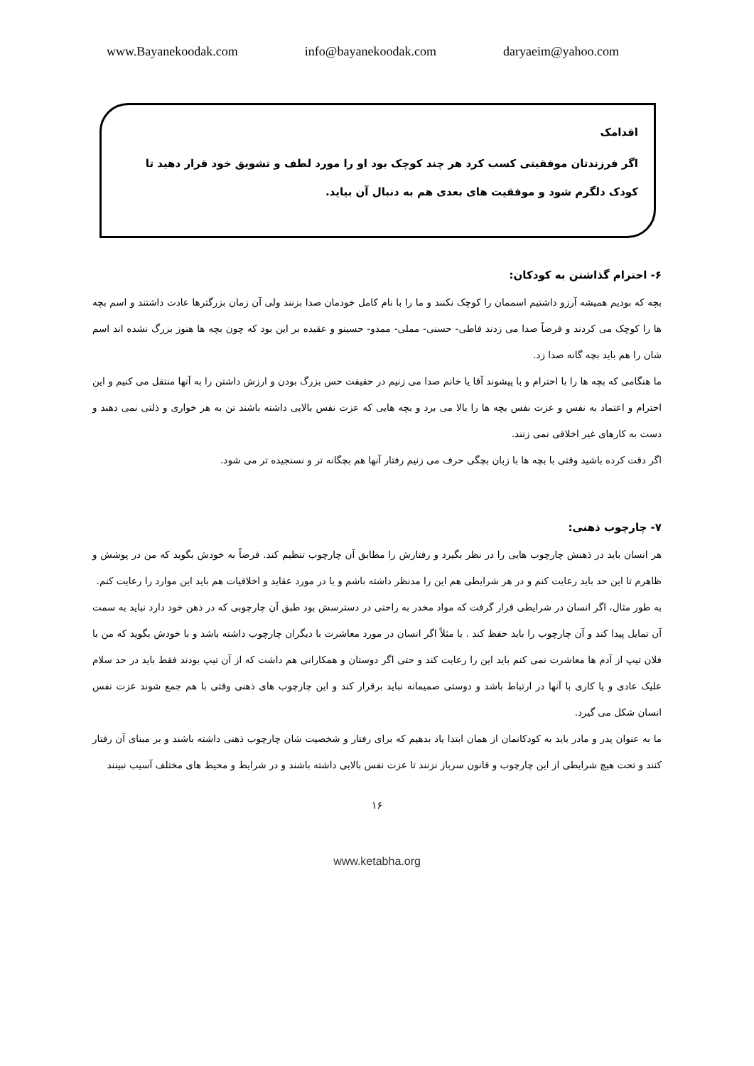www.Bayanekoodak.com info@bayanekoodak.com daryaeim@yahoo.com
اقدامک
اگر فرزندتان موفقیتی کسب کرد هر چند کوچک بود او را مورد لطف و تشویق خود قرار دهید تا کودک دلگرم شود و موفقیت های بعدی هم به دنبال آن بیاید.
۶- احترام گذاشتن به کودکان:
بچه که بودیم همیشه آرزو داشتیم اسممان را کوچک نکنند و ما را با نام کامل خودمان صدا بزنند ولی آن زمان بزرگترها عادت داشتند و اسم بچه ها را کوچک می کردند و فرضاً صدا می زدند فاطی- حسنی- مملی- ممدو- حسینو و عقیده بر این بود که چون بچه ها هنوز بزرگ نشده اند اسم شان را هم باید بچه گانه صدا زد.
ما هنگامی که بچه ها را با احترام و با پیشوند آقا یا خانم صدا می زنیم در حقیقت حس بزرگ بودن و ارزش داشتن را به آنها منتقل می کنیم و این احترام و اعتماد به نفس و عزت نفس بچه ها را بالا می برد و بچه هایی که عزت نفس بالایی داشته باشند تن به هر خواری و ذلتی نمی دهند و دست به کارهای غیر اخلاقی نمی زنند.
اگر دقت کرده باشید وقتی با بچه ها با زبان بچگی حرف می زنیم رفتار آنها هم بچگانه تر و نسنجیده تر می شود.
۷- چارچوب ذهنی:
هر انسان باید در ذهنش چارچوب هایی را در نظر بگیرد و رفتارش را مطابق آن چارچوب تنظیم کند. فرضاً به خودش بگوید که من در پوشش و ظاهرم تا این حد باید رعایت کنم و در هر شرایطی هم این را مدنظر داشته باشم و یا در مورد عقاید و اخلاقیات هم باید این موارد را رعایت کنم.
به طور مثال، اگر انسان در شرایطی قرار گرفت که مواد مخدر به راحتی در دسترسش بود طبق آن چارچوبی که در ذهن خود دارد نباید به سمت آن تمایل پیدا کند و آن چارچوب را باید حفظ کند . یا مثلاً اگر انسان در مورد معاشرت با دیگران چارچوب داشته باشد و با خودش بگوید که من با فلان تیپ از آدم ها معاشرت نمی کنم باید این را رعایت کند و حتی اگر دوستان و همکارانی هم داشت که از آن تیپ بودند فقط باید در حد سلام علیک عادی و یا کاری با آنها در ارتباط باشد و دوستی صمیمانه نباید برقرار کند و این چارچوب های ذهنی وقتی با هم جمع شوند عزت نفس انسان شکل می گیرد.
ما به عنوان پدر و مادر باید به کودکانمان از همان ابتدا یاد بدهیم که برای رفتار و شخصیت شان چارچوب ذهنی داشته باشند و بر مبنای آن رفتار کنند و تحت هیچ شرایطی از این چارچوب و قانون سرباز نزنند تا عزت نفس بالایی داشته باشند و در شرایط و محیط های مختلف آسیب نبینند
۱۶
www.ketabha.org